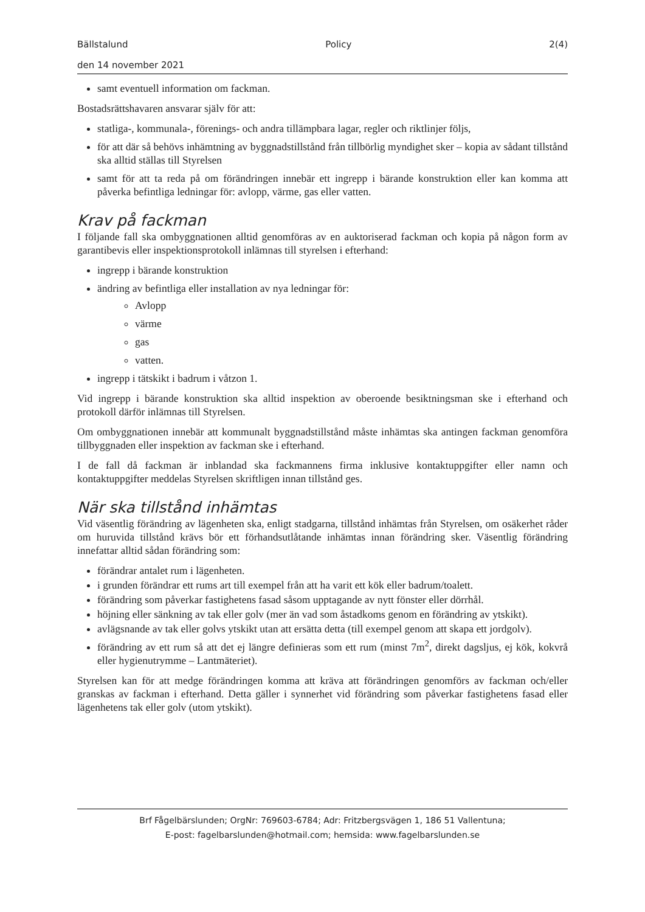Bällstalund Policy 2(4)
den 14 november 2021
samt eventuell information om fackman.
Bostadsrättshavaren ansvarar själv för att:
statliga-, kommunala-, förenings- och andra tillämpbara lagar, regler och riktlinjer följs,
för att där så behövs inhämtning av byggnadstillstånd från tillbörlig myndighet sker – kopia av sådant tillstånd ska alltid ställas till Styrelsen
samt för att ta reda på om förändringen innebär ett ingrepp i bärande konstruktion eller kan komma att påverka befintliga ledningar för: avlopp, värme, gas eller vatten.
Krav på fackman
I följande fall ska ombyggnationen alltid genomföras av en auktoriserad fackman och kopia på någon form av garantibevis eller inspektionsprotokoll inlämnas till styrelsen i efterhand:
ingrepp i bärande konstruktion
ändring av befintliga eller installation av nya ledningar för:
Avlopp
värme
gas
vatten.
ingrepp i tätskikt i badrum i våtzon 1.
Vid ingrepp i bärande konstruktion ska alltid inspektion av oberoende besiktningsman ske i efterhand och protokoll därför inlämnas till Styrelsen.
Om ombyggnationen innebär att kommunalt byggnadstillstånd måste inhämtas ska antingen fackman genomföra tillbyggnaden eller inspektion av fackman ske i efterhand.
I de fall då fackman är inblandad ska fackmannens firma inklusive kontaktuppgifter eller namn och kontaktuppgifter meddelas Styrelsen skriftligen innan tillstånd ges.
När ska tillstånd inhämtas
Vid väsentlig förändring av lägenheten ska, enligt stadgarna, tillstånd inhämtas från Styrelsen, om osäkerhet råder om huruvida tillstånd krävs bör ett förhandsutlåtande inhämtas innan förändring sker. Väsentlig förändring innefattar alltid sådan förändring som:
förändrar antalet rum i lägenheten.
i grunden förändrar ett rums art till exempel från att ha varit ett kök eller badrum/toalett.
förändring som påverkar fastighetens fasad såsom upptagande av nytt fönster eller dörrhål.
höjning eller sänkning av tak eller golv (mer än vad som åstadkoms genom en förändring av ytskikt).
avlägsnande av tak eller golvs ytskikt utan att ersätta detta (till exempel genom att skapa ett jordgolv).
förändring av ett rum så att det ej längre definieras som ett rum (minst 7m<sup>2</sup>, direkt dagsljus, ej kök, kokvrå eller hygienutrymme – Lantmäteriet).
Styrelsen kan för att medge förändringen komma att kräva att förändringen genomförs av fackman och/eller granskas av fackman i efterhand. Detta gäller i synnerhet vid förändring som påverkar fastighetens fasad eller lägenhetens tak eller golv (utom ytskikt).
Brf Fågelbärslunden; OrgNr: 769603-6784; Adr: Fritzbergsvägen 1, 186 51 Vallentuna;
E-post: fagelbarslunden@hotmail.com; hemsida: www.fagelbarslunden.se